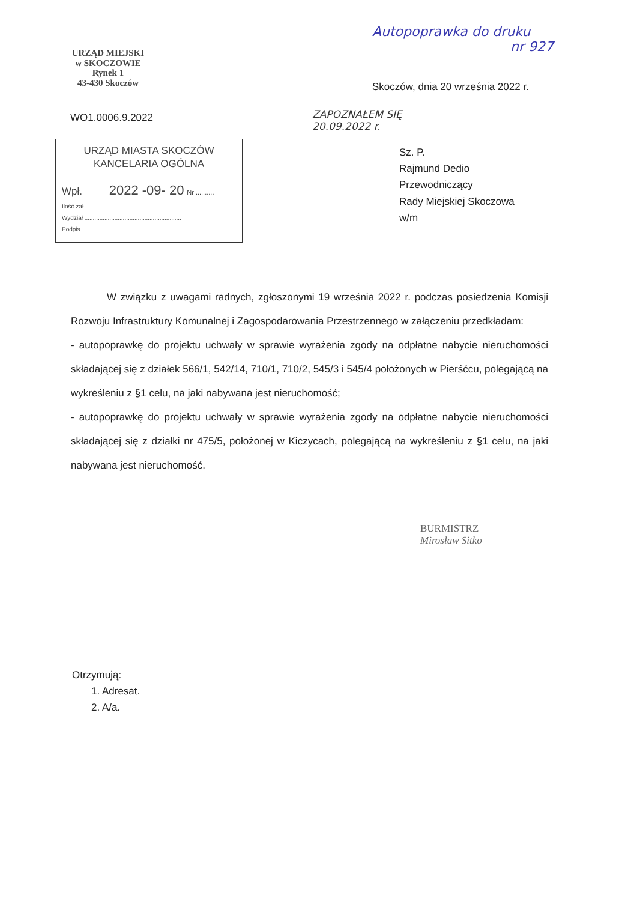Autopoprawka do druku
nr 927
URZĄD MIEJSKI
w SKOCZOWIE
Rynek 1
43-430 Skoczów
WO1.0006.9.2022
URZĄD MIASTA SKOCZÓW
KANCELARIA OGÓLNA
Wpł. 2022 -09- 20 Nr ..........
Ilość zał. ..........................................................
Wydział ..........................................................
Podpis ..........................................................
Skoczów, dnia 20 września 2022 r.
ZAPOZNAŁEM SIĘ
20.09.2022 r.
Sz. P.
Rajmund Dedio
Przewodniczący
Rady Miejskiej Skoczowa
w/m
W związku z uwagami radnych, zgłoszonymi 19 września 2022 r. podczas posiedzenia Komisji Rozwoju Infrastruktury Komunalnej i Zagospodarowania Przestrzennego w załączeniu przedkładam:
- autopoprawkę do projektu uchwały w sprawie wyrażenia zgody na odpłatne nabycie nieruchomości składającej się z działek 566/1, 542/14, 710/1, 710/2, 545/3 i 545/4 położonych w Pierśćcu, polegającą na wykreśleniu z §1 celu, na jaki nabywana jest nieruchomość;
- autopoprawkę do projektu uchwały w sprawie wyrażenia zgody na odpłatne nabycie nieruchomości składającej się z działki nr 475/5, położonej w Kiczycach, polegającą na wykreśleniu z §1 celu, na jaki nabywana jest nieruchomość.
BURMISTRZ
Mirosław Sitko
Otrzymują:
1. Adresat.
2. A/a.